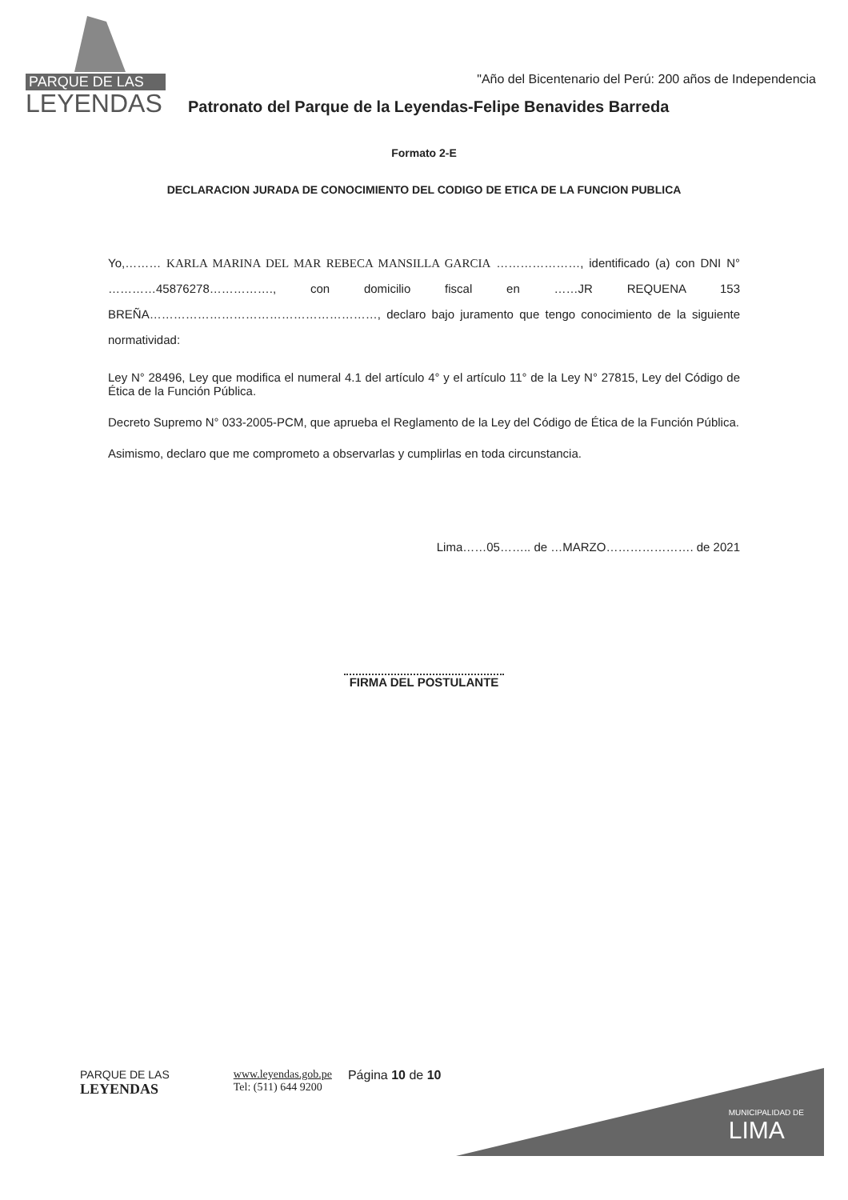PARQUE DE LAS
LEYENDAS
"Año del Bicentenario del Perú: 200 años de Independencia
Patronato del Parque de la Leyendas-Felipe Benavides Barreda
Formato 2-E
DECLARACION JURADA DE CONOCIMIENTO DEL CODIGO DE ETICA DE LA FUNCION PUBLICA
Yo,……… KARLA MARINA DEL MAR REBECA MANSILLA GARCIA …………………, identificado (a) con DNI N° …………45876278……………., con domicilio fiscal en ……JR REQUENA 153 BREÑA…………………………………………………, declaro bajo juramento que tengo conocimiento de la siguiente normatividad:
Ley N° 28496, Ley que modifica el numeral 4.1 del artículo 4° y el artículo 11° de la Ley N° 27815, Ley del Código de Ética de la Función Pública.
Decreto Supremo N° 033-2005-PCM, que aprueba el Reglamento de la Ley del Código de Ética de la Función Pública.
Asimismo, declaro que me comprometo a observarlas y cumplirlas en toda circunstancia.
Lima……05…….. de …MARZO…………………. de 2021
FIRMA DEL POSTULANTE
PARQUE DE LAS
LEYENDAS
www.leyendas.gob.pe
Tel: (511) 644 9200
Página 10 de 10
MUNICIPALIDAD DE
LIMA